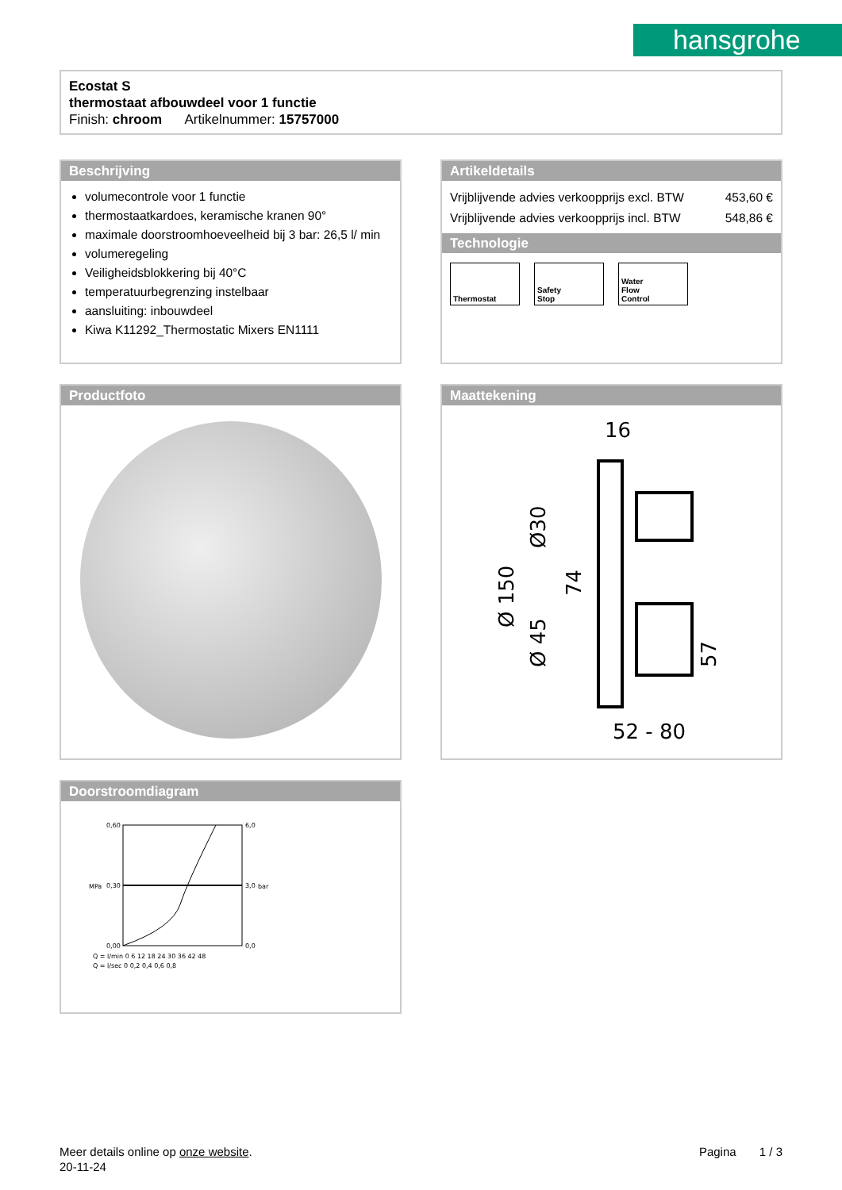hansgrohe
Ecostat S
thermostaat afbouwdeel voor 1 functie
Finish: chroom Artikelnummer: 15757000
Beschrijving
volumecontrole voor 1 functie
thermostaatkardoes, keramische kranen 90°
maximale doorstroomhoeveelheid bij 3 bar: 26,5 l/ min
volumeregeling
Veiligheidsblokkering bij 40°C
temperatuurbegrenzing instelbaar
aansluiting: inbouwdeel
Kiwa K11292_Thermostatic Mixers EN1111
Artikeldetails
| Vrijblijvende advies verkoopprijs excl. BTW | 453,60 € |
| Vrijblijvende advies verkoopprijs incl. BTW | 548,86 € |
Technologie
Thermostat
Safety
Stop
Water
Flow
Control
Productfoto
Maattekening
16
52 - 80
Ø 150
Ø 45
Ø30
74
57
Doorstroomdiagram
0,60
0,30
0,00
6,0
3,0
0,0
Q = l/min 0 6 12 18 24 30 36 42 48
Q = l/sec 0 0,2 0,4 0,6 0,8
MPa
bar
Meer details online op onze website. Pagina 1 / 3
20-11-24